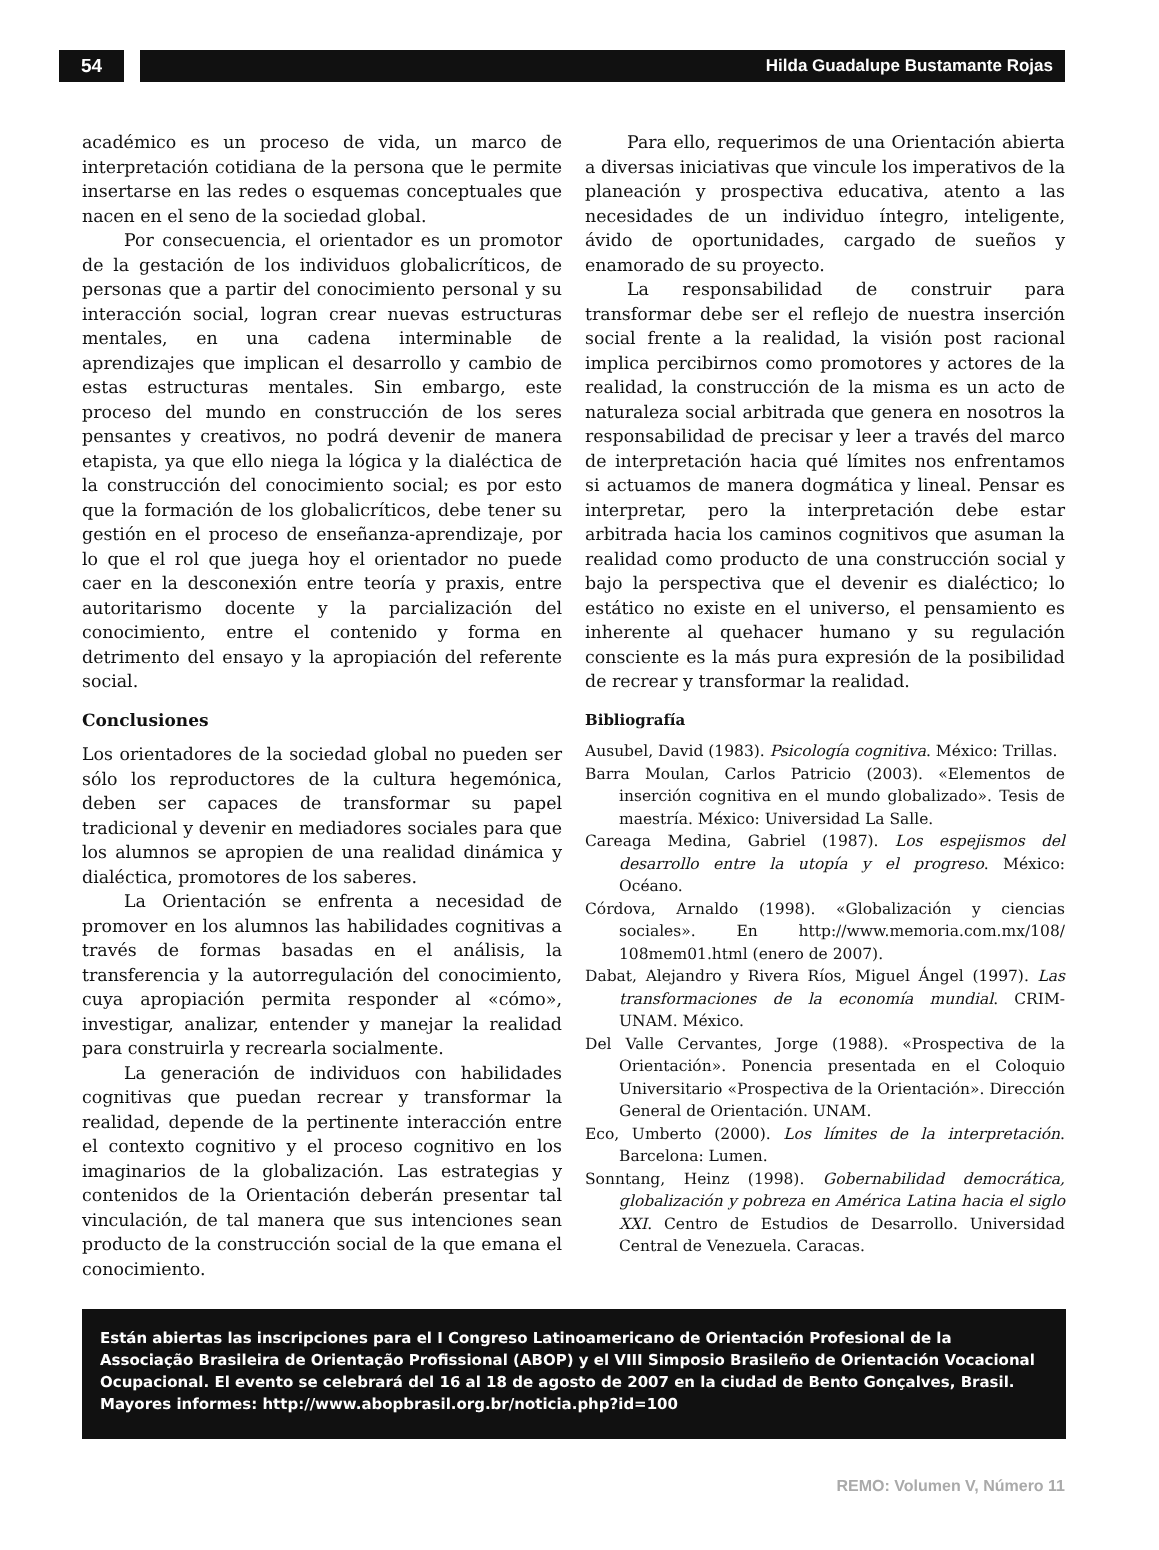54 Hilda Guadalupe Bustamante Rojas
académico es un proceso de vida, un marco de interpretación cotidiana de la persona que le permite insertarse en las redes o esquemas conceptuales que nacen en el seno de la sociedad global.
Por consecuencia, el orientador es un promotor de la gestación de los individuos globalicríticos, de personas que a partir del conocimiento personal y su interacción social, logran crear nuevas estructuras mentales, en una cadena interminable de aprendizajes que implican el desarrollo y cambio de estas estructuras mentales. Sin embargo, este proceso del mundo en construcción de los seres pensantes y creativos, no podrá devenir de manera etapista, ya que ello niega la lógica y la dialéctica de la construcción del conocimiento social; es por esto que la formación de los globalicríticos, debe tener su gestión en el proceso de enseñanza-aprendizaje, por lo que el rol que juega hoy el orientador no puede caer en la desconexión entre teoría y praxis, entre autoritarismo docente y la parcialización del conocimiento, entre el contenido y forma en detrimento del ensayo y la apropiación del referente social.
Conclusiones
Los orientadores de la sociedad global no pueden ser sólo los reproductores de la cultura hegemónica, deben ser capaces de transformar su papel tradicional y devenir en mediadores sociales para que los alumnos se apropien de una realidad dinámica y dialéctica, promotores de los saberes.
La Orientación se enfrenta a necesidad de promover en los alumnos las habilidades cognitivas a través de formas basadas en el análisis, la transferencia y la autorregulación del conocimiento, cuya apropiación permita responder al «cómo», investigar, analizar, entender y manejar la realidad para construirla y recrearla socialmente.
La generación de individuos con habilidades cognitivas que puedan recrear y transformar la realidad, depende de la pertinente interacción entre el contexto cognitivo y el proceso cognitivo en los imaginarios de la globalización. Las estrategias y contenidos de la Orientación deberán presentar tal vinculación, de tal manera que sus intenciones sean producto de la construcción social de la que emana el conocimiento.
Para ello, requerimos de una Orientación abierta a diversas iniciativas que vincule los imperativos de la planeación y prospectiva educativa, atento a las necesidades de un individuo íntegro, inteligente, ávido de oportunidades, cargado de sueños y enamorado de su proyecto.
La responsabilidad de construir para transformar debe ser el reflejo de nuestra inserción social frente a la realidad, la visión post racional implica percibirnos como promotores y actores de la realidad, la construcción de la misma es un acto de naturaleza social arbitrada que genera en nosotros la responsabilidad de precisar y leer a través del marco de interpretación hacia qué límites nos enfrentamos si actuamos de manera dogmática y lineal. Pensar es interpretar, pero la interpretación debe estar arbitrada hacia los caminos cognitivos que asuman la realidad como producto de una construcción social y bajo la perspectiva que el devenir es dialéctico; lo estático no existe en el universo, el pensamiento es inherente al quehacer humano y su regulación consciente es la más pura expresión de la posibilidad de recrear y transformar la realidad.
Bibliografía
Ausubel, David (1983). Psicología cognitiva. México: Trillas.
Barra Moulan, Carlos Patricio (2003). «Elementos de inserción cognitiva en el mundo globalizado». Tesis de maestría. México: Universidad La Salle.
Careaga Medina, Gabriel (1987). Los espejismos del desarrollo entre la utopía y el progreso. México: Océano.
Córdova, Arnaldo (1998). «Globalización y ciencias sociales». En http://www.memoria.com.mx/108/ 108mem01.html (enero de 2007).
Dabat, Alejandro y Rivera Ríos, Miguel Ángel (1997). Las transformaciones de la economía mundial. CRIM-UNAM. México.
Del Valle Cervantes, Jorge (1988). «Prospectiva de la Orientación». Ponencia presentada en el Coloquio Universitario «Prospectiva de la Orientación». Dirección General de Orientación. UNAM.
Eco, Umberto (2000). Los límites de la interpretación. Barcelona: Lumen.
Sonntang, Heinz (1998). Gobernabilidad democrática, globalización y pobreza en América Latina hacia el siglo XXI. Centro de Estudios de Desarrollo. Universidad Central de Venezuela. Caracas.
Están abiertas las inscripciones para el I Congreso Latinoamericano de Orientación Profesional de la Associação Brasileira de Orientação Profissional (ABOP) y el VIII Simposio Brasileño de Orientación Vocacional Ocupacional. El evento se celebrará del 16 al 18 de agosto de 2007 en la ciudad de Bento Gonçalves, Brasil. Mayores informes: http://www.abopbrasil.org.br/noticia.php?id=100
REMO: Volumen V, Número 11